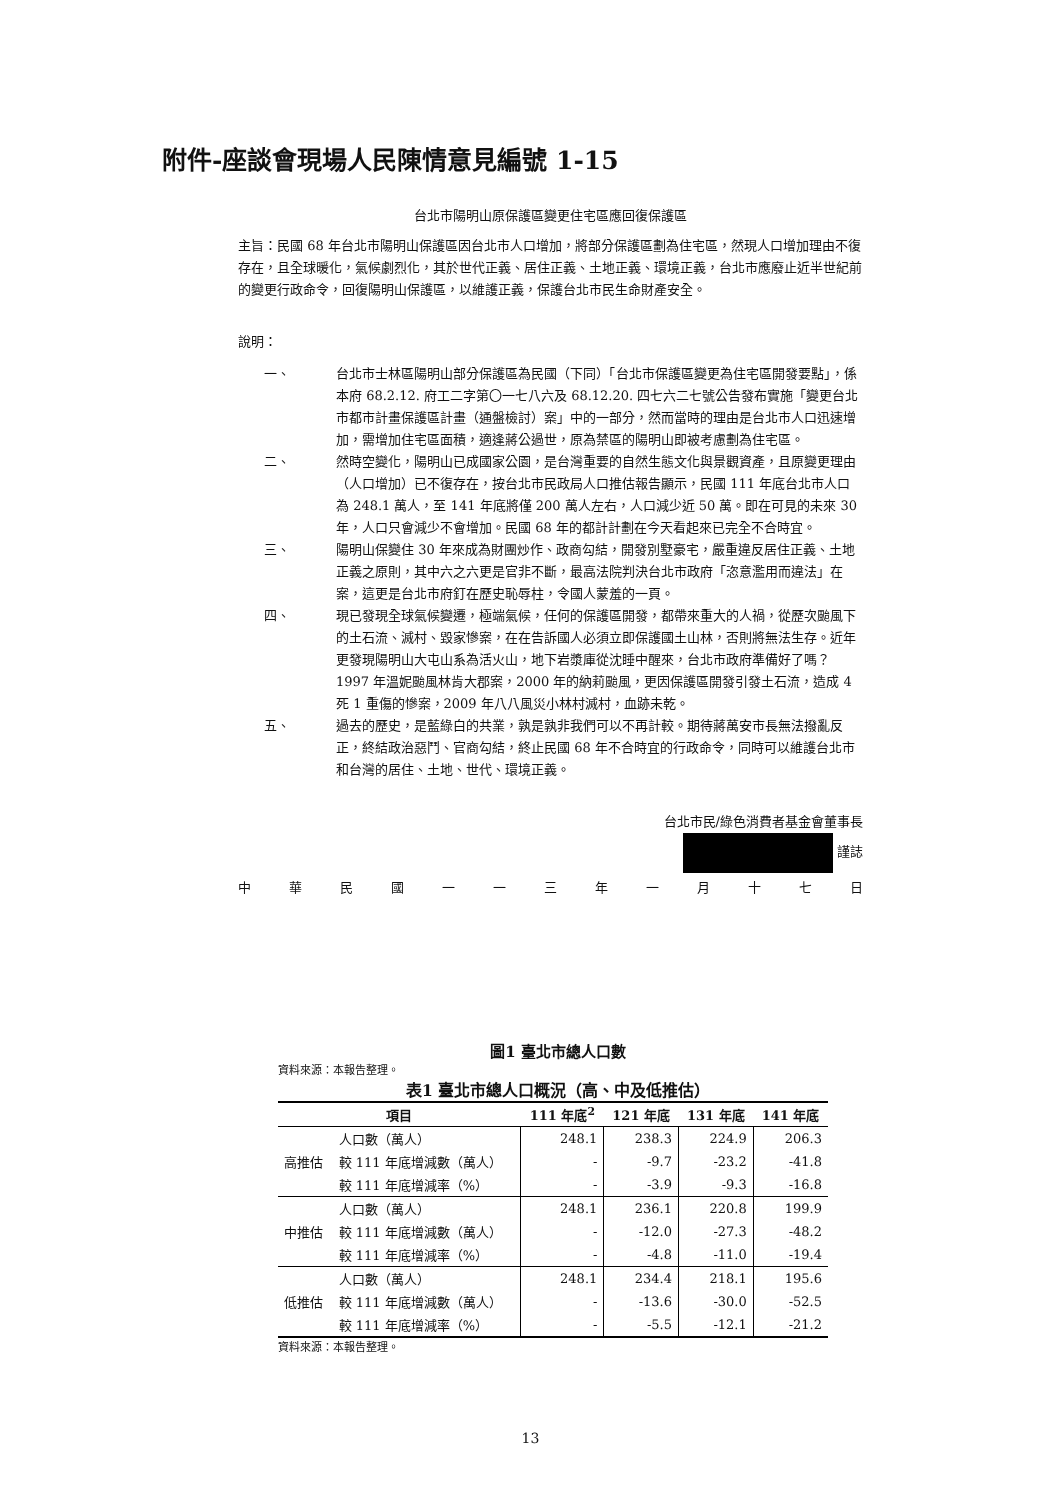附件-座談會現場人民陳情意見編號 1-15
台北市陽明山原保護區變更住宅區應回復保護區
主旨：民國 68 年台北市陽明山保護區因台北市人口增加，將部分保護區劃為住宅區，然現人口增加理由不復存在，且全球暖化，氣候劇烈化，其於世代正義、居住正義、土地正義、環境正義，台北市應廢止近半世紀前的變更行政命令，回復陽明山保護區，以維護正義，保護台北市民生命財產安全。
說明：
一、 台北市士林區陽明山部分保護區為民國（下同）「台北市保護區變更為住宅區開發要點」，係本府 68.2.12. 府工二字第〇一七八六及 68.12.20. 四七六二七號公告發布實施「變更台北市都市計畫保護區計畫（通盤檢討）案」中的一部分，然而當時的理由是台北市人口迅速增加，需增加住宅區面積，適逢蔣公過世，原為禁區的陽明山即被考慮劃為住宅區。
二、 然時空變化，陽明山已成國家公園，是台灣重要的自然生態文化與景觀資產，且原變更理由（人口增加）已不復存在，按台北市民政局人口推估報告顯示，民國 111 年底台北市人口為 248.1 萬人，至 141 年底將僅 200 萬人左右，人口減少近 50 萬。即在可見的未來 30 年，人口只會減少不會增加。民國 68 年的都計計劃在今天看起來已完全不合時宜。
三、 陽明山保變住 30 年來成為財團炒作、政商勾結，開發別墅豪宅，嚴重違反居住正義、土地正義之原則，其中六之六更是官非不斷，最高法院判決台北市政府「恣意濫用而違法」在案，這更是台北市府釘在歷史恥辱柱，令國人蒙羞的一頁。
四、 現已發現全球氣候變遷，極端氣候，任何的保護區開發，都帶來重大的人禍，從歷次颱風下的土石流、滅村、毀家慘案，在在告訴國人必須立即保護國土山林，否則將無法生存。近年更發現陽明山大屯山系為活火山，地下岩漿庫從沈睡中醒來，台北市政府準備好了嗎？1997 年溫妮颱風林肯大郡案，2000 年的納莉颱風，更因保護區開發引發土石流，造成 4 死 1 重傷的慘案，2009 年八八風災小林村滅村，血跡未乾。
五、 過去的歷史，是藍綠白的共業，孰是孰非我們可以不再計較。期待蔣萬安市長無法撥亂反正，終結政治惡鬥、官商勾結，終止民國 68 年不合時宜的行政命令，同時可以維護台北市和台灣的居住、土地、世代、環境正義。
台北市民/綠色消費者基金會董事長
謹誌
中華民國一一三年一月十七日
圖1 臺北市總人口數
資料來源：本報告整理。
表1 臺北市總人口概況（高、中及低推估）
| 項目 | | 111 年底<sup>2</sup> | 121 年底 | 131 年底 | 141 年底 |
| --- | --- | --- | --- | --- | --- |
| 高推估 | 人口數（萬人） | 248.1 | 238.3 | 224.9 | 206.3 |
| | 較 111 年底增減數（萬人） | - | -9.7 | -23.2 | -41.8 |
| | 較 111 年底增減率（%） | - | -3.9 | -9.3 | -16.8 |
| 中推估 | 人口數（萬人） | 248.1 | 236.1 | 220.8 | 199.9 |
| | 較 111 年底增減數（萬人） | - | -12.0 | -27.3 | -48.2 |
| | 較 111 年底增減率（%） | - | -4.8 | -11.0 | -19.4 |
| 低推估 | 人口數（萬人） | 248.1 | 234.4 | 218.1 | 195.6 |
| | 較 111 年底增減數（萬人） | - | -13.6 | -30.0 | -52.5 |
| | 較 111 年底增減率（%） | - | -5.5 | -12.1 | -21.2 |
資料來源：本報告整理。
13